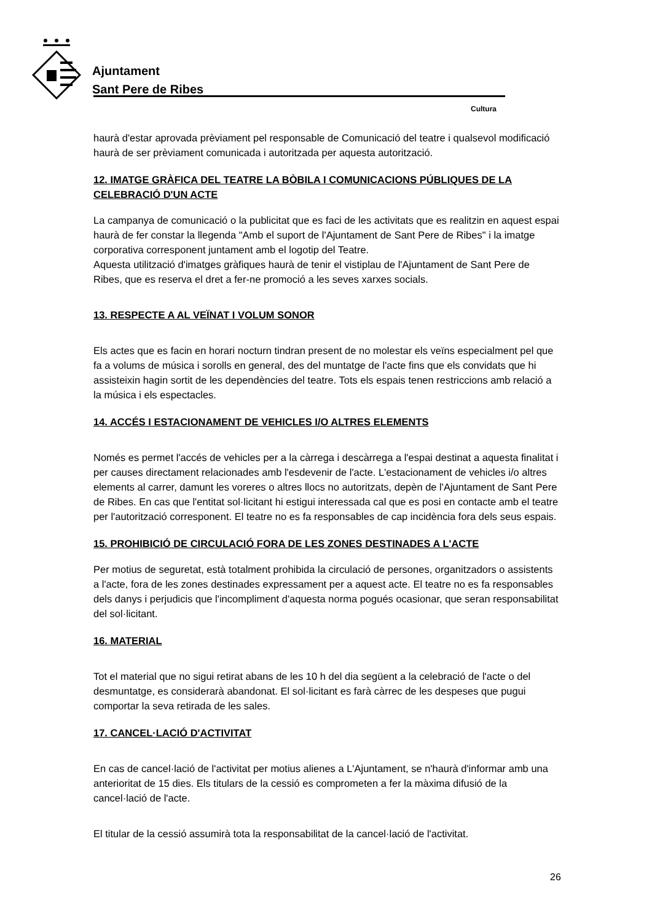Ajuntament
Sant Pere de Ribes
Cultura
haurà d'estar aprovada prèviament pel responsable de Comunicació del teatre i qualsevol modificació haurà de ser prèviament comunicada i autoritzada per aquesta autorització.
12. IMATGE GRÀFICA DEL TEATRE LA BÒBILA I COMUNICACIONS PÚBLIQUES DE LA CELEBRACIÓ D'UN ACTE
La campanya de comunicació o la publicitat que es faci de les activitats que es realitzin en aquest espai haurà de fer constar la llegenda "Amb el suport de l'Ajuntament de Sant Pere de Ribes" i la imatge corporativa corresponent juntament amb el logotip del Teatre.
Aquesta utilització d'imatges gràfiques haurà de tenir el vistiplau de l'Ajuntament de Sant Pere de Ribes, que es reserva el dret a fer-ne promoció a les seves xarxes socials.
13. RESPECTE A AL VEÏNAT I VOLUM SONOR
Els actes que es facin en horari nocturn tindran present de no molestar els veïns especialment pel que fa a volums de música i sorolls en general, des del muntatge de l'acte fins que els convidats que hi assisteixin hagin sortit de les dependències del teatre. Tots els espais tenen restriccions amb relació a la música i els espectacles.
14. ACCÉS I ESTACIONAMENT DE VEHICLES I/O ALTRES ELEMENTS
Només es permet l'accés de vehicles per a la càrrega i descàrrega a l'espai destinat a aquesta finalitat i per causes directament relacionades amb l'esdevenir de l'acte. L'estacionament de vehicles i/o altres elements al carrer, damunt les voreres o altres llocs no autoritzats, depèn de l'Ajuntament de Sant Pere de Ribes. En cas que l'entitat sol·licitant hi estigui interessada cal que es posi en contacte amb el teatre per l'autorització corresponent. El teatre no es fa responsables de cap incidència fora dels seus espais.
15. PROHIBICIÓ DE CIRCULACIÓ FORA DE LES ZONES DESTINADES A L'ACTE
Per motius de seguretat, està totalment prohibida la circulació de persones, organitzadors o assistents a l'acte, fora de les zones destinades expressament per a aquest acte. El teatre no es fa responsables dels danys i perjudicis que l'incompliment d'aquesta norma pogués ocasionar, que seran responsabilitat del sol·licitant.
16. MATERIAL
Tot el material que no sigui retirat abans de les 10 h del dia següent a la celebració de l'acte o del desmuntatge, es considerarà abandonat. El sol·licitant es farà càrrec de les despeses que pugui comportar la seva retirada de les sales.
17. CANCEL·LACIÓ D'ACTIVITAT
En cas de cancel·lació de l'activitat per motius alienes a L'Ajuntament, se n'haurà d'informar amb una anterioritat de 15 dies. Els titulars de la cessió es comprometen a fer la màxima difusió de la cancel·lació de l'acte.
El titular de la cessió assumirà tota la responsabilitat de la cancel·lació de l'activitat.
26